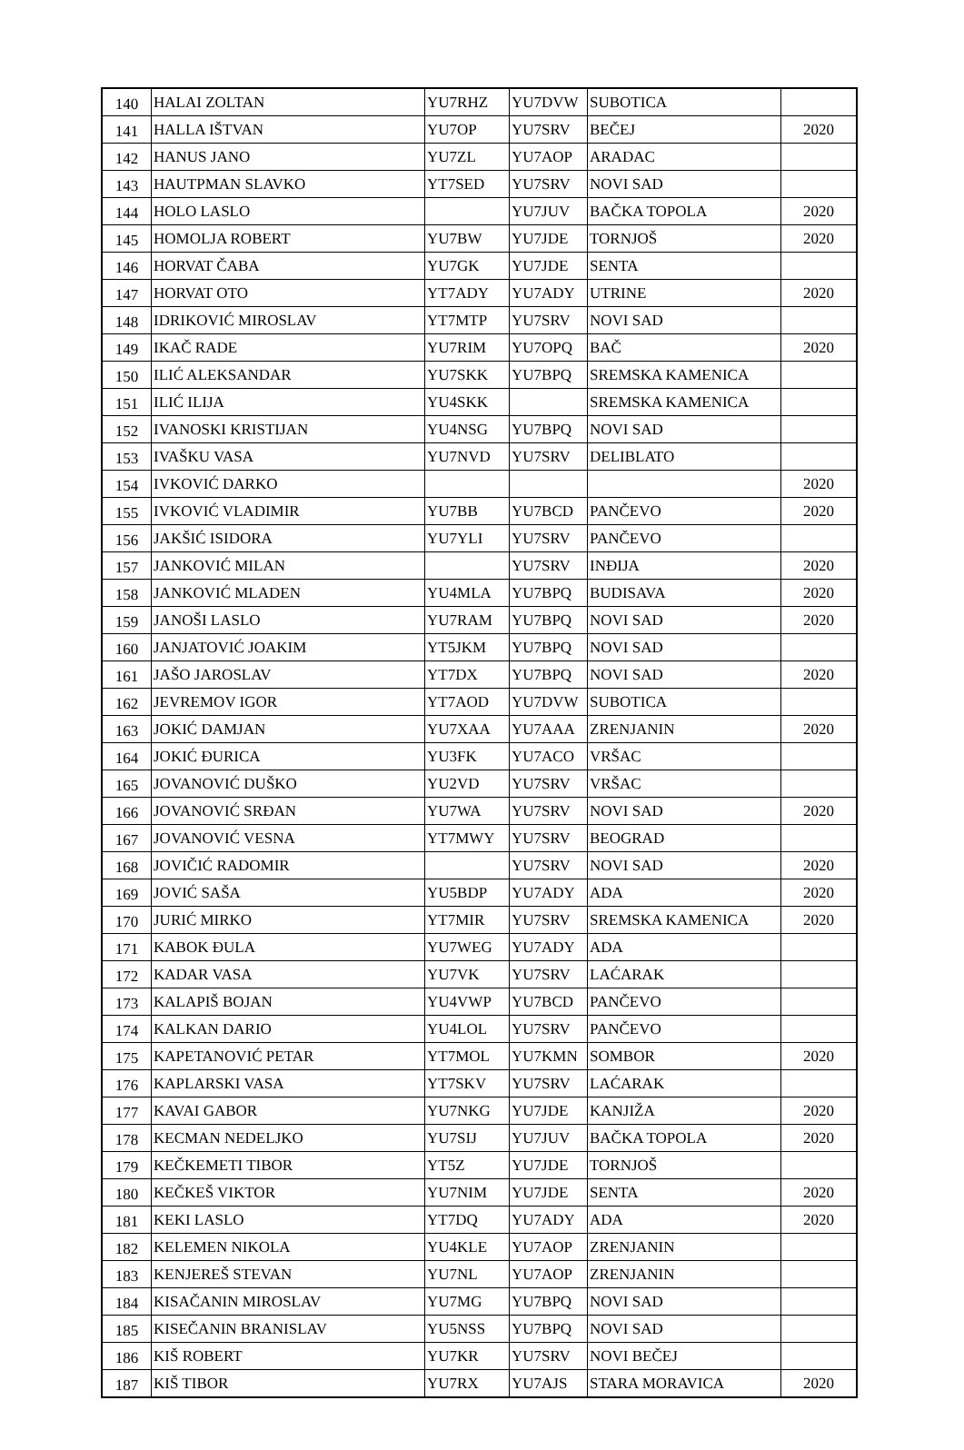| 140 | HALAI ZOLTAN | YU7RHZ | YU7DVW | SUBOTICA | |
| 141 | HALLA IŠTVAN | YU7OP | YU7SRV | BEČEJ | 2020 |
| 142 | HANUS JANO | YU7ZL | YU7AOP | ARADAC | |
| 143 | HAUTPMAN SLAVKO | YT7SED | YU7SRV | NOVI SAD | |
| 144 | HOLO LASLO | | YU7JUV | BAČKA TOPOLA | 2020 |
| 145 | HOMOLJA ROBERT | YU7BW | YU7JDE | TORNJOŠ | 2020 |
| 146 | HORVAT ČABA | YU7GK | YU7JDE | SENTA | |
| 147 | HORVAT OTO | YT7ADY | YU7ADY | UTRINE | 2020 |
| 148 | IDRIKOVIĆ MIROSLAV | YT7MTP | YU7SRV | NOVI SAD | |
| 149 | IKAČ RADE | YU7RIM | YU7OPQ | BAČ | 2020 |
| 150 | ILIĆ ALEKSANDAR | YU7SKK | YU7BPQ | SREMSKA KAMENICA | |
| 151 | ILIĆ ILIJA | YU4SKK | | SREMSKA KAMENICA | |
| 152 | IVANOSKI KRISTIJAN | YU4NSG | YU7BPQ | NOVI SAD | |
| 153 | IVAŠKU VASA | YU7NVD | YU7SRV | DELIBLATO | |
| 154 | IVKOVIĆ DARKO | | | | 2020 |
| 155 | IVKOVIĆ VLADIMIR | YU7BB | YU7BCD | PANČEVO | 2020 |
| 156 | JAKŠIĆ ISIDORA | YU7YLI | YU7SRV | PANČEVO | |
| 157 | JANKOVIĆ MILAN | | YU7SRV | INĐIJA | 2020 |
| 158 | JANKOVIĆ MLADEN | YU4MLA | YU7BPQ | BUDISAVA | 2020 |
| 159 | JANOŠI LASLO | YU7RAM | YU7BPQ | NOVI SAD | 2020 |
| 160 | JANJATOVIĆ JOAKIM | YT5JKM | YU7BPQ | NOVI SAD | |
| 161 | JAŠO JAROSLAV | YT7DX | YU7BPQ | NOVI SAD | 2020 |
| 162 | JEVREMOV IGOR | YT7AOD | YU7DVW | SUBOTICA | |
| 163 | JOKIĆ DAMJAN | YU7XAA | YU7AAA | ZRENJANIN | 2020 |
| 164 | JOKIĆ ĐURICA | YU3FK | YU7ACO | VRŠAC | |
| 165 | JOVANOVIĆ DUŠKO | YU2VD | YU7SRV | VRŠAC | |
| 166 | JOVANOVIĆ SRĐAN | YU7WA | YU7SRV | NOVI SAD | 2020 |
| 167 | JOVANOVIĆ VESNA | YT7MWY | YU7SRV | BEOGRAD | |
| 168 | JOVIČIĆ RADOMIR | | YU7SRV | NOVI SAD | 2020 |
| 169 | JOVIĆ SAŠA | YU5BDP | YU7ADY | ADA | 2020 |
| 170 | JURIĆ MIRKO | YT7MIR | YU7SRV | SREMSKA KAMENICA | 2020 |
| 171 | KABOK ĐULA | YU7WEG | YU7ADY | ADA | |
| 172 | KADAR VASA | YU7VK | YU7SRV | LAĆARAK | |
| 173 | KALAPIŠ BOJAN | YU4VWP | YU7BCD | PANČEVO | |
| 174 | KALKAN DARIO | YU4LOL | YU7SRV | PANČEVO | |
| 175 | KAPETANOVIĆ PETAR | YT7MOL | YU7KMN | SOMBOR | 2020 |
| 176 | KAPLARSKI VASA | YT7SKV | YU7SRV | LAĆARAK | |
| 177 | KAVAI GABOR | YU7NKG | YU7JDE | KANJIŽA | 2020 |
| 178 | KECMAN NEDELJKO | YU7SIJ | YU7JUV | BAČKA TOPOLA | 2020 |
| 179 | KEČKEMETI TIBOR | YT5Z | YU7JDE | TORNJOŠ | |
| 180 | KEČKEŠ VIKTOR | YU7NIM | YU7JDE | SENTA | 2020 |
| 181 | KEKI LASLO | YT7DQ | YU7ADY | ADA | 2020 |
| 182 | KELEMEN NIKOLA | YU4KLE | YU7AOP | ZRENJANIN | |
| 183 | KENJEREŠ STEVAN | YU7NL | YU7AOP | ZRENJANIN | |
| 184 | KISAČANIN MIROSLAV | YU7MG | YU7BPQ | NOVI SAD | |
| 185 | KISEČANIN BRANISLAV | YU5NSS | YU7BPQ | NOVI SAD | |
| 186 | KIŠ ROBERT | YU7KR | YU7SRV | NOVI BEČEJ | |
| 187 | KIŠ TIBOR | YU7RX | YU7AJS | STARA MORAVICA | 2020 |